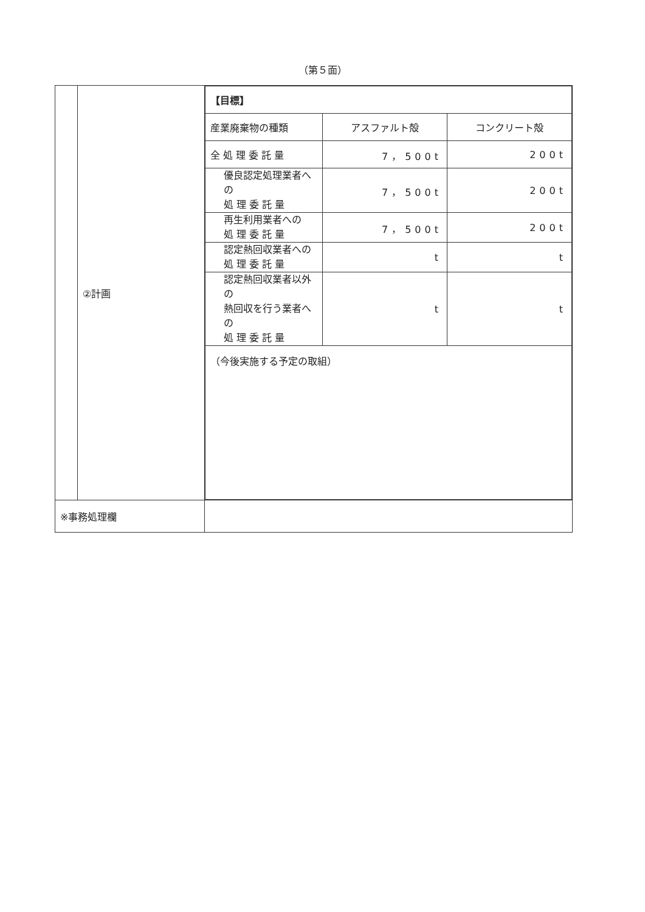（第５面）
| | ②計画 | / 【目標】 / / / / 産業廃棄物の種類 / アスファルト殻 / コンクリート殻 / / 全 処 理 委 託 量 / 7，500t / 200t / / 優良認定処理業者への 処 理 委 託 量 / 7，500t / 200t / / 再生利用業者への 処 理 委 託 量 / 7，500t / 200t / / 認定熱回収業者への 処 理 委 託 量 / t / t / / 認定熱回収業者以外の 熱回収を行う業者への 処 理 委 託 量 / t / t / / （今後実施する予定の取組） / / / |
| ※事務処理欄 | | |